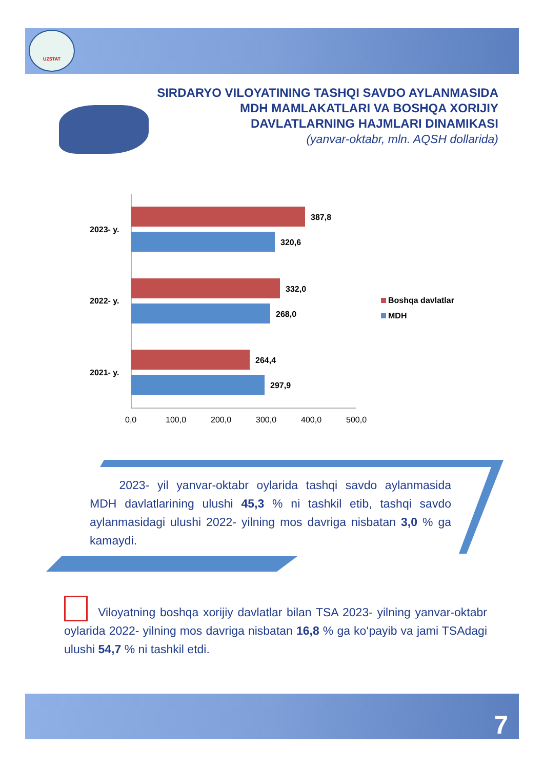UZSTAT
SIRDARYO VILOYATINING TASHQI SAVDO AYLANMASIDA
MDH MAMLAKATLARI VA BOSHQA XORIJIY
DAVLATLARNING HAJMLARI DINAMIKASI
(yanvar-oktabr, mln. AQSH dollarida)
387,8
320,6
332,0
268,0
264,4
297,9
2023- y.
2022- y.
2021- y.
0,0
100,0
200,0
300,0
400,0
500,0
Boshqa davlatlar
MDH
   2023- yil yanvar-oktabr oylarida tashqi savdo aylanmasida MDH davlatlarining ulushi 45,3 % ni tashkil etib, tashqi savdo aylanmasidagi ulushi 2022- yilning mos davriga nisbatan 3,0 % ga kamaydi.
    Viloyatning boshqa xorijiy davlatlar bilan TSA 2023- yilning yanvar-oktabr oylarida 2022- yilning mos davriga nisbatan 16,8 % ga ko‘payib va jami TSAdagi ulushi 54,7 % ni tashkil etdi.
7